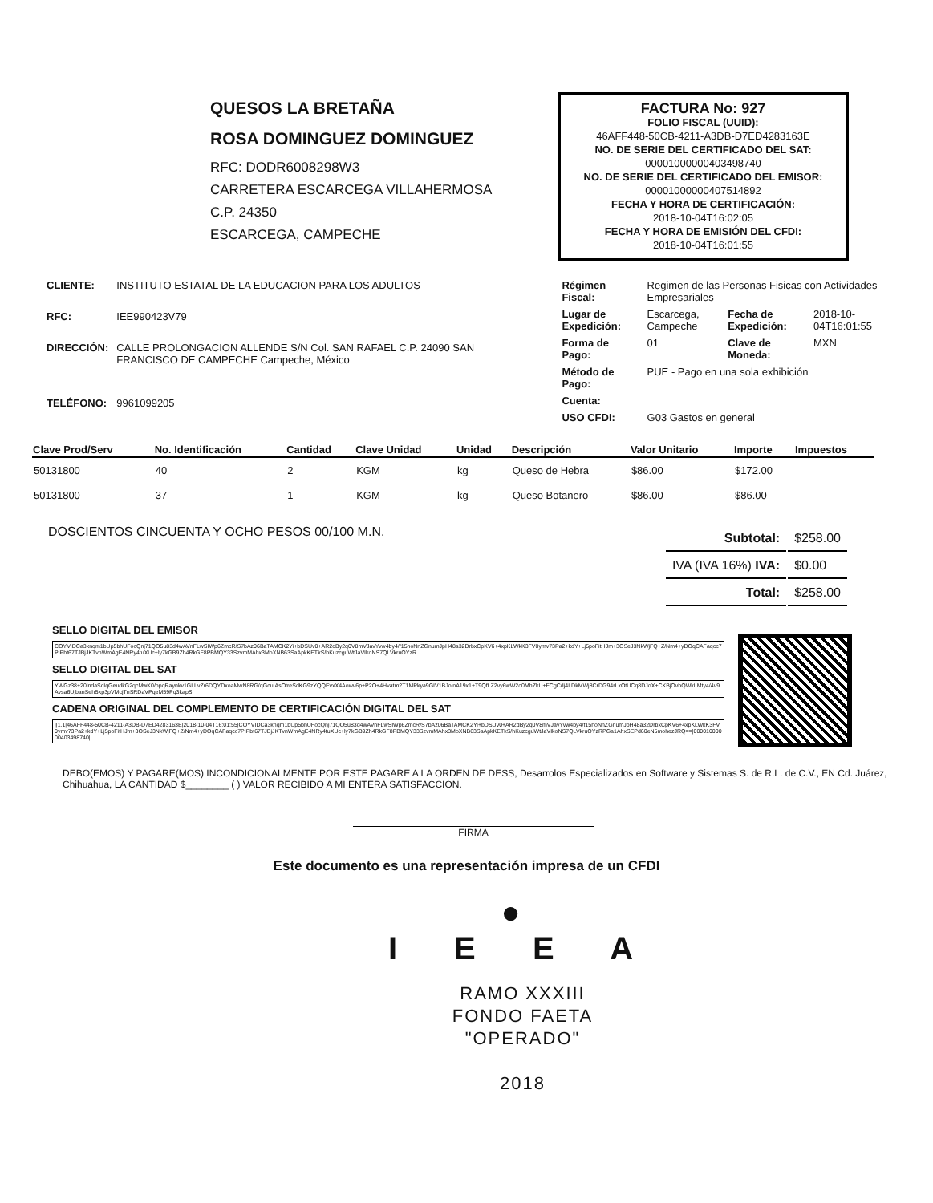QUESOS LA BRETAÑA
ROSA DOMINGUEZ DOMINGUEZ
RFC: DODR6008298W3
CARRETERA ESCARCEGA VILLAHERMOSA
C.P. 24350
ESCARCEGA, CAMPECHE
FACTURA No: 927
FOLIO FISCAL (UUID):
46AFF448-50CB-4211-A3DB-D7ED4283163E
NO. DE SERIE DEL CERTIFICADO DEL SAT:
00001000000403498740
NO. DE SERIE DEL CERTIFICADO DEL EMISOR:
00001000000407514892
FECHA Y HORA DE CERTIFICACIÓN:
2018-10-04T16:02:05
FECHA Y HORA DE EMISIÓN DEL CFDI:
2018-10-04T16:01:55
| CLIENTE: | INSTITUTO ESTATAL DE LA EDUCACION PARA LOS ADULTOS |
| RFC: | IEE990423V79 |
| DIRECCIÓN: | CALLE PROLONGACION ALLENDE S/N Col. SAN RAFAEL C.P. 24090 SAN FRANCISCO DE CAMPECHE Campeche, México |
| TELÉFONO: | 9961099205 |
| Régimen Fiscal: | Regimen de las Personas Fisicas con Actividades Empresariales | | |
| Lugar de Expedición: | Escarcega, Campeche | Fecha de Expedición: | 2018-10-04T16:01:55 |
| Forma de Pago: | 01 | Clave de Moneda: | MXN |
| Método de Pago: | PUE - Pago en una sola exhibición | | |
| Cuenta: | | | |
| USO CFDI: | G03 Gastos en general | | |
| Clave Prod/Serv | No. Identificación | Cantidad | Clave Unidad | Unidad | Descripción | Valor Unitario | Importe | Impuestos |
| --- | --- | --- | --- | --- | --- | --- | --- | --- |
| 50131800 | 40 | 2 | KGM | kg | Queso de Hebra | $86.00 | $172.00 | |
| 50131800 | 37 | 1 | KGM | kg | Queso Botanero | $86.00 | $86.00 | |
DOSCIENTOS CINCUENTA Y OCHO PESOS 00/100 M.N.
| Subtotal: | $258.00 |
| IVA (IVA 16%) IVA: | $0.00 |
| Total: | $258.00 |
SELLO DIGITAL DEL EMISOR
COYVIDCa3knqm1bUp5bhUFocQnj71QO5u83d4wAVnFLwSIWp6ZmcR/S7bAz06BaTAMCK2Yi+bDSUv0+AR2dBy2q0V8mVJavYvw4by4/f15hoNnZGnumJpH48a32DrbxCpKV6+4xpKLWkK3FV0ymv73Pa2+kdY+Lj5poFitHJm+3OSeJ3NkWjFQ+Z/Nm4+yDOqCAFaqcc7PIPbt67TJBjJKTvnWmAgE4NRy4tuXUc+ly7kGB9Zh4RkGF8PBMQY33SzvmMAhx3MoXNB63SaApkKETkS/hKuzcguWtJaVIkoNS7QLVkruOYzR
SELLO DIGITAL DEL SAT
YWGz38+20lndaScIqGeudkG2qcMwK0/bpqRaynkv1GLLvZr6DQYDxoaMwN8RG/qGcuIAsOtreSdKG9zYQQEvxX4Aowv6p+P2O+4Hvatm2T1MPkya9GIV1BJolnA19x1+T9QfLZ2vy6wW2o0MhZkU+FCgCdj4LDkMWj8CrDG94rLkOtUCq8DJoX+CKBjOvhQWkLMty4/4v9Avsa6UjbanSehBkp3pVMcjTnSRDaVPqeM59Pq3kapS
CADENA ORIGINAL DEL COMPLEMENTO DE CERTIFICACIÓN DIGITAL DEL SAT
||1.1|46AFF448-50CB-4211-A3DB-D7ED4283163E|2018-10-04T16:01:55|COYVIDCa3knqm1bUp5bhUFocQnj71QO5u83d4wAVnFLwSIWp6ZmcR/S7bAz06BaTAMCK2Yi+bDSUv0+AR2dBy2q0V8mVJavYvw4by4/f15hoNnZGnumJpH48a32DrbxCpKV6+4xpKLWkK3FV0ymv73Pa2+kdY+Lj5poFitHJm+3OSeJ3NkWjFQ+Z/Nm4+yDOqCAFaqcc7PIPbt67TJBjJKTvnWmAgE4NRy4tuXUc+ly7kGB9Zh4RkGF8PBMQY33SzvmMAhx3MoXNB63SaApkKETkS/hKuzcguWtJaVIkoNS7QLVkruOYzRPGa1AhxSEPd60eN5mohezJRQ==|00001000000403498740||
DEBO(EMOS) Y PAGARE(MOS) INCONDICIONALMENTE POR ESTE PAGARE A LA ORDEN DE DESS, Desarrolos Especializados en Software y Sistemas S. de R.L. de C.V., EN Cd. Juárez, Chihuahua, LA CANTIDAD $________ ( ) VALOR RECIBIDO A MI ENTERA SATISFACCION.
FIRMA
Este documento es una representación impresa de un CFDI
●
I E E A
RAMO XXXIII
FONDO FAETA
"OPERADO"
2018